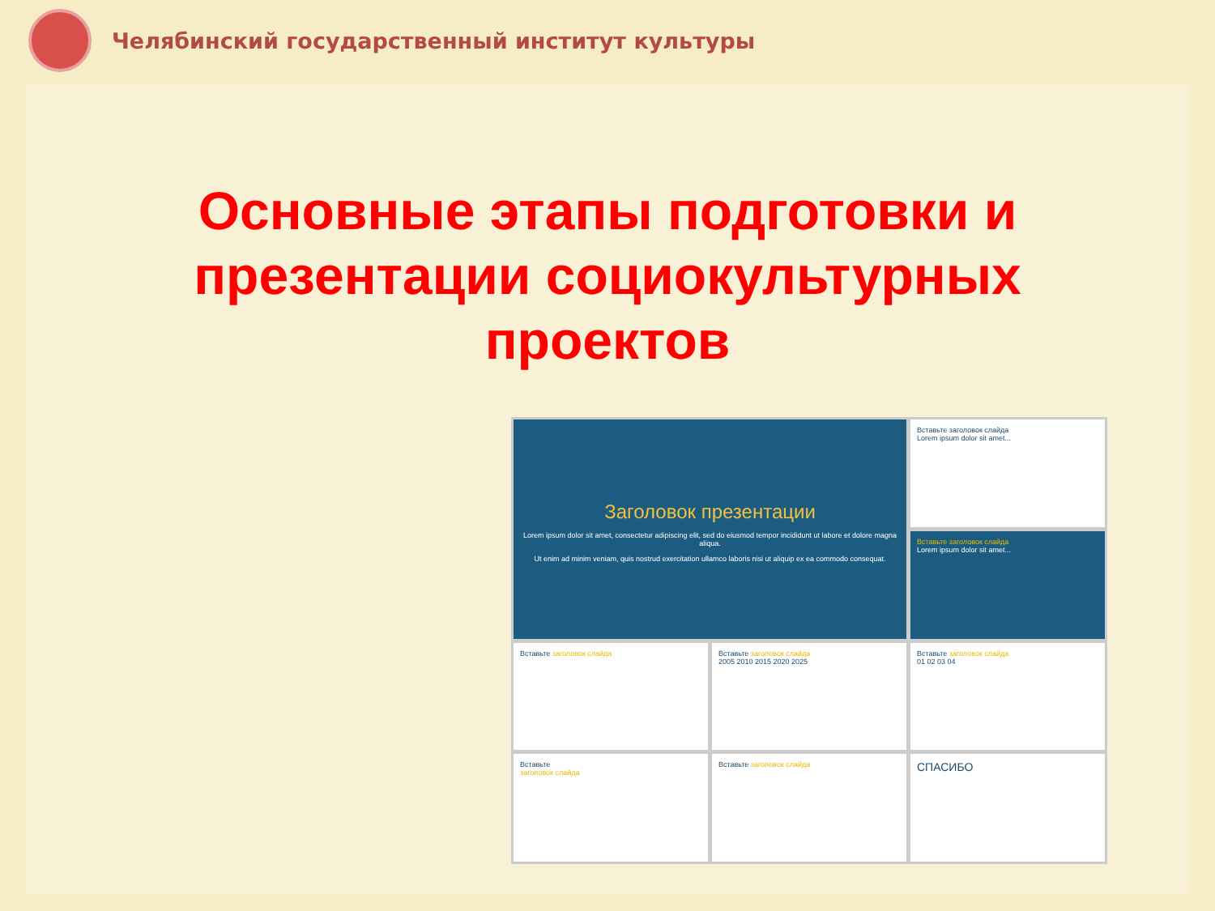Челябинский государственный институт культуры
Основные этапы подготовки и
презентации социокультурных
проектов
Заголовок презентации
Lorem ipsum dolor sit amet, consectetur adipiscing elit, sed do eiusmod tempor incididunt ut labore et dolore magna aliqua.
Ut enim ad minim veniam, quis nostrud exercitation ullamco laboris nisi ut aliquip ex ea commodo consequat.
Вставьте заголовок слайда
Lorem ipsum dolor sit amet...
Вставьте заголовок слайда
Lorem ipsum dolor sit amet...
Вставьте заголовок слайда
Вставьте заголовок слайда
2005 2010 2015 2020 2025
Вставьте заголовок слайда
01 02 03 04
Вставьте
заголовок слайда
Вставьте заголовок слайда
СПАСИБО